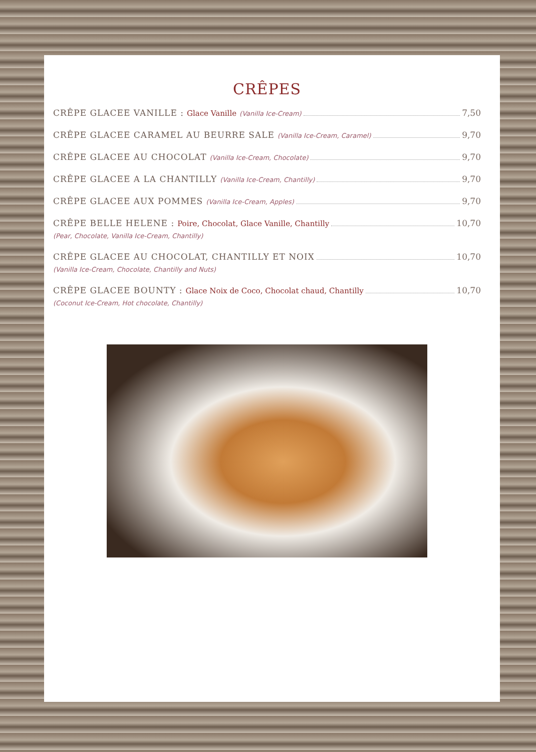CRÊPES
CRÊPE GLACEE VANILLE : Glace Vanille (Vanilla Ice-Cream) 7,50
CRÊPE GLACEE CARAMEL AU BEURRE SALE (Vanilla Ice-Cream, Caramel) 9,70
CRÊPE GLACEE AU CHOCOLAT (Vanilla Ice-Cream, Chocolate) 9,70
CRÊPE GLACEE A LA CHANTILLY (Vanilla Ice-Cream, Chantilly) 9,70
CRÊPE GLACEE AUX POMMES (Vanilla Ice-Cream, Apples) 9,70
CRÊPE BELLE HELENE : Poire, Chocolat, Glace Vanille, Chantilly 10,70
(Pear, Chocolate, Vanilla Ice-Cream, Chantilly)
CRÊPE GLACEE AU CHOCOLAT, CHANTILLY ET NOIX 10,70
(Vanilla Ice-Cream, Chocolate, Chantilly and Nuts)
CRÊPE GLACEE BOUNTY : Glace Noix de Coco, Chocolat chaud, Chantilly 10,70
(Coconut Ice-Cream, Hot chocolate, Chantilly)